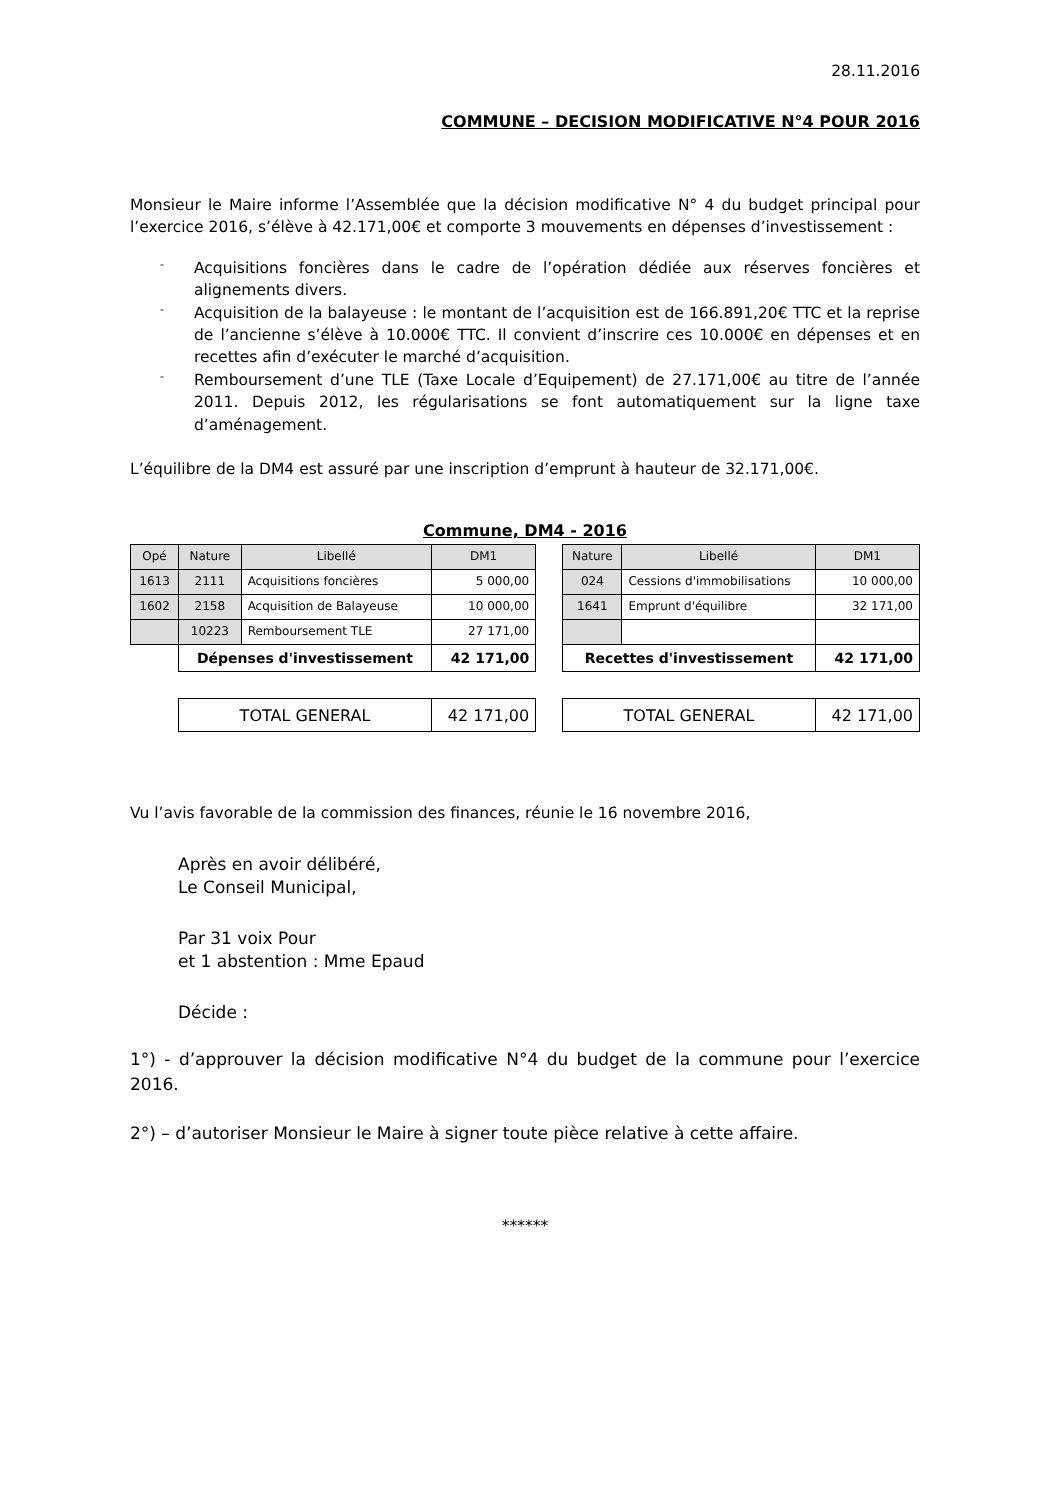28.11.2016
COMMUNE – DECISION MODIFICATIVE N°4 POUR 2016
Monsieur le Maire informe l’Assemblée que la décision modificative N° 4 du budget principal pour l’exercice 2016, s’élève à 42.171,00€ et comporte 3 mouvements en dépenses d’investissement :
- Acquisitions foncières dans le cadre de l’opération dédiée aux réserves foncières et alignements divers.
- Acquisition de la balayeuse : le montant de l’acquisition est de 166.891,20€ TTC et la reprise de l’ancienne s’élève à 10.000€ TTC. Il convient d’inscrire ces 10.000€ en dépenses et en recettes afin d’exécuter le marché d’acquisition.
- Remboursement d’une TLE (Taxe Locale d’Equipement) de 27.171,00€ au titre de l’année 2011. Depuis 2012, les régularisations se font automatiquement sur la ligne taxe d’aménagement.
L’équilibre de la DM4 est assuré par une inscription d’emprunt à hauteur de 32.171,00€.
Commune, DM4 - 2016
| Opé | Nature | Libellé | DM1 | | Nature | Libellé | DM1 |
| --- | --- | --- | --- | --- | --- | --- | --- |
| 1613 | 2111 | Acquisitions foncières | 5 000,00 | | 024 | Cessions d'immobilisations | 10 000,00 |
| 1602 | 2158 | Acquisition de Balayeuse | 10 000,00 | | 1641 | Emprunt d'équilibre | 32 171,00 |
| | 10223 | Remboursement TLE | 27 171,00 | | | | |
| | Dépenses d'investissement | | 42 171,00 | | Recettes d'investissement | | 42 171,00 |
| | TOTAL GENERAL | | 42 171,00 | | TOTAL GENERAL | | 42 171,00 |
Vu l’avis favorable de la commission des finances, réunie le 16 novembre 2016,
Après en avoir délibéré,
Le Conseil Municipal,
Par 31 voix Pour
et 1 abstention : Mme Epaud
Décide :
1°) - d’approuver la décision modificative N°4 du budget de la commune pour l’exercice 2016.
2°) – d’autoriser Monsieur le Maire à signer toute pièce relative à cette affaire.
******